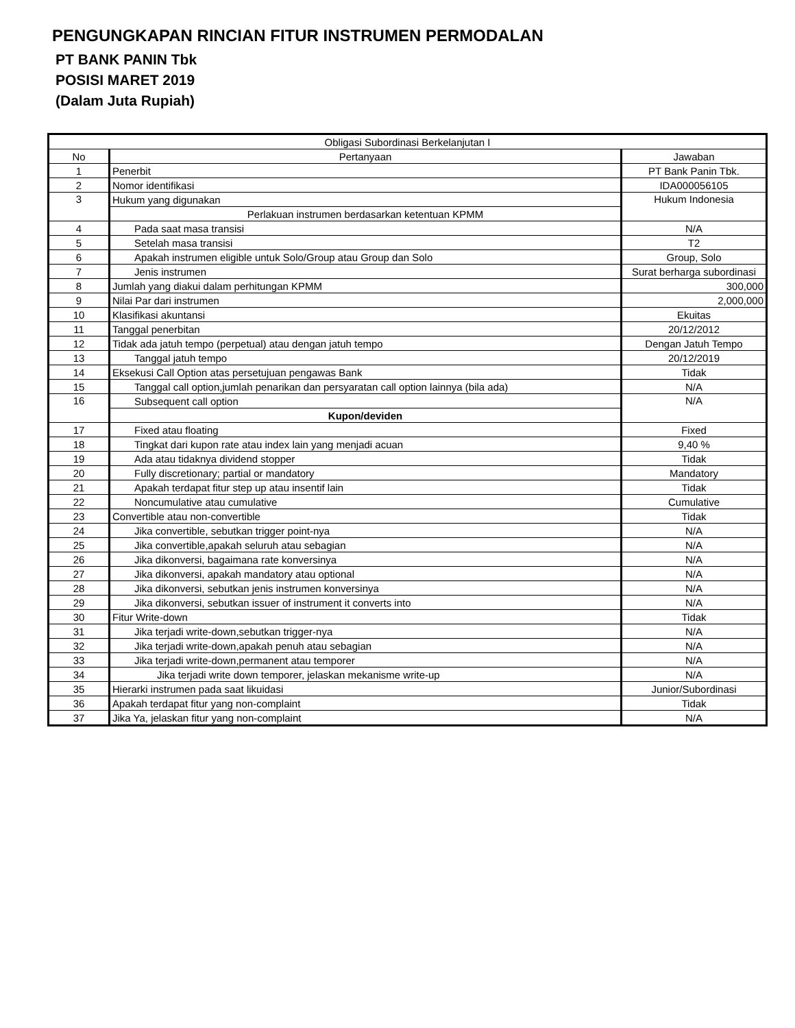PENGUNGKAPAN RINCIAN FITUR INSTRUMEN PERMODALAN
PT BANK PANIN Tbk
POSISI MARET 2019
(Dalam Juta Rupiah)
| Obligasi Subordinasi Berkelanjutan I | | |
| --- | --- | --- |
| No | Pertanyaan | Jawaban |
| 1 | Penerbit | PT Bank Panin Tbk. |
| 2 | Nomor identifikasi | IDA000056105 |
| 3 | Hukum yang digunakan | Hukum Indonesia |
| | Perlakuan instrumen berdasarkan ketentuan KPMM | |
| 4 | Pada saat masa transisi | N/A |
| 5 | Setelah masa transisi | T2 |
| 6 | Apakah instrumen eligible untuk Solo/Group atau Group dan Solo | Group, Solo |
| 7 | Jenis instrumen | Surat berharga subordinasi |
| 8 | Jumlah yang diakui dalam perhitungan KPMM | 300,000 |
| 9 | Nilai Par dari instrumen | 2,000,000 |
| 10 | Klasifikasi akuntansi | Ekuitas |
| 11 | Tanggal penerbitan | 20/12/2012 |
| 12 | Tidak ada jatuh tempo (perpetual) atau dengan jatuh tempo | Dengan Jatuh Tempo |
| 13 | Tanggal jatuh tempo | 20/12/2019 |
| 14 | Eksekusi Call Option atas persetujuan pengawas Bank | Tidak |
| 15 | Tanggal call option,jumlah penarikan dan persyaratan call option lainnya (bila ada) | N/A |
| 16 | Subsequent call option | N/A |
| | Kupon/deviden | |
| 17 | Fixed atau floating | Fixed |
| 18 | Tingkat dari kupon rate atau index lain yang menjadi acuan | 9,40 % |
| 19 | Ada atau tidaknya dividend stopper | Tidak |
| 20 | Fully discretionary; partial or mandatory | Mandatory |
| 21 | Apakah terdapat fitur step up atau insentif lain | Tidak |
| 22 | Noncumulative atau cumulative | Cumulative |
| 23 | Convertible atau non-convertible | Tidak |
| 24 | Jika convertible, sebutkan trigger point-nya | N/A |
| 25 | Jika convertible,apakah seluruh atau sebagian | N/A |
| 26 | Jika dikonversi, bagaimana rate konversinya | N/A |
| 27 | Jika dikonversi, apakah mandatory atau optional | N/A |
| 28 | Jika dikonversi, sebutkan jenis instrumen konversinya | N/A |
| 29 | Jika dikonversi, sebutkan issuer of instrument it converts into | N/A |
| 30 | Fitur Write-down | Tidak |
| 31 | Jika terjadi write-down,sebutkan trigger-nya | N/A |
| 32 | Jika terjadi write-down,apakah penuh atau sebagian | N/A |
| 33 | Jika terjadi write-down,permanent atau temporer | N/A |
| 34 | Jika terjadi write down temporer, jelaskan mekanisme write-up | N/A |
| 35 | Hierarki instrumen pada saat likuidasi | Junior/Subordinasi |
| 36 | Apakah terdapat fitur yang non-complaint | Tidak |
| 37 | Jika Ya, jelaskan fitur yang non-complaint | N/A |